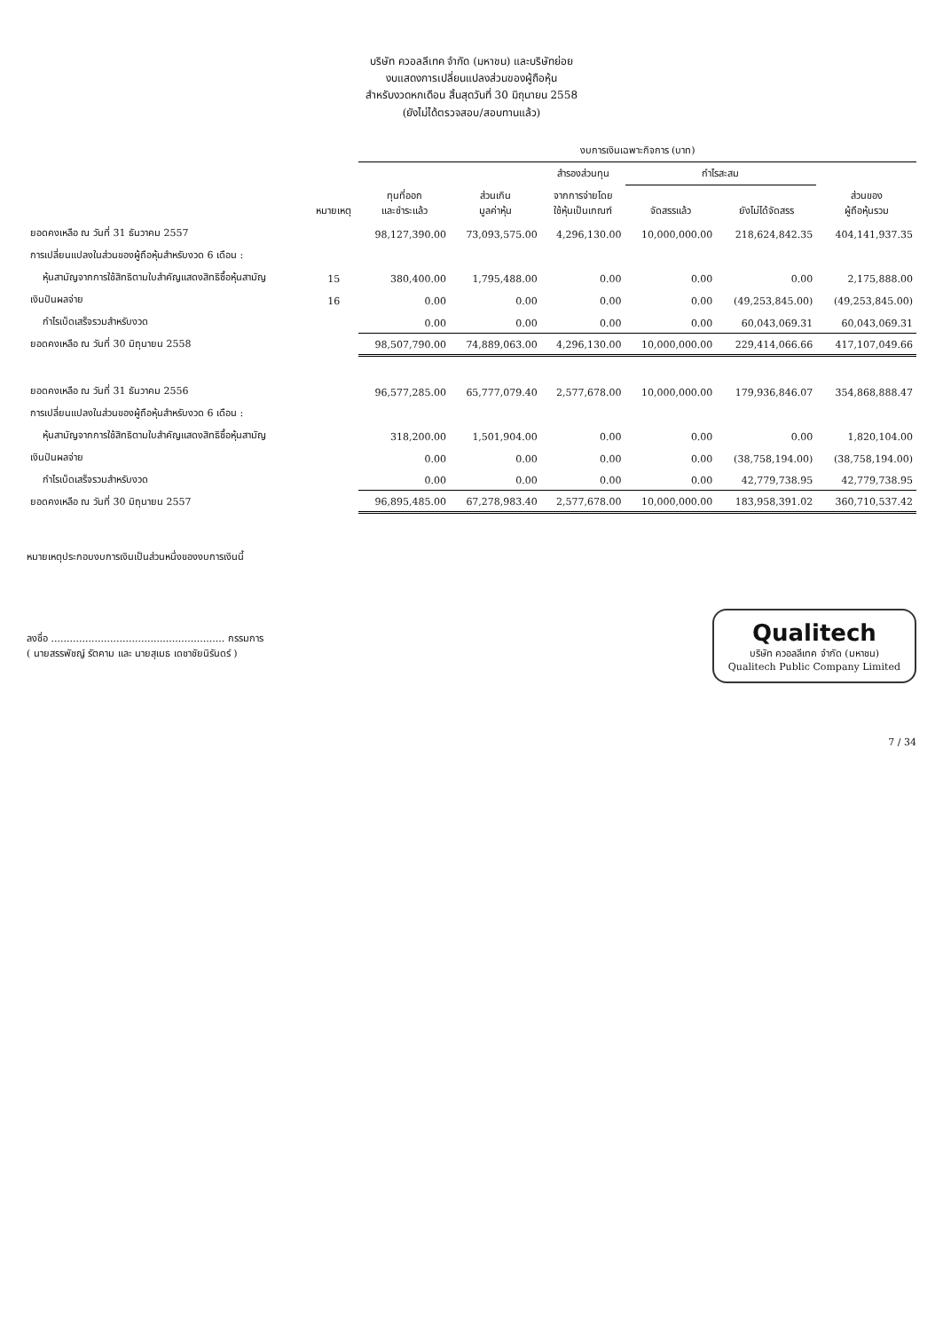บริษัท ควอลลีเทค จำกัด (มหาชน) และบริษัทย่อย
งบแสดงการเปลี่ยนแปลงส่วนของผู้ถือหุ้น
สำหรับงวดหกเดือน สิ้นสุดวันที่ 30 มิถุนายน 2558
(ยังไม่ได้ตรวจสอบ/สอบทานแล้ว)
| | | งบการเงินเฉพาะกิจการ (บาท) | | | | | |
| --- | --- | --- | --- | --- | --- | --- | --- |
| | | | | สำรองส่วนทุน | กำไรสะสม | | |
| | หมายเหตุ | ทุนที่ออก และชำระแล้ว | ส่วนเกิน มูลค่าหุ้น | จากการจ่ายโดย ใช้หุ้นเป็นเกณฑ์ | จัดสรรแล้ว | ยังไม่ได้จัดสรร | ส่วนของ ผู้ถือหุ้นรวม |
| ยอดคงเหลือ ณ วันที่ 31 ธันวาคม 2557 | | 98,127,390.00 | 73,093,575.00 | 4,296,130.00 | 10,000,000.00 | 218,624,842.35 | 404,141,937.35 |
| การเปลี่ยนแปลงในส่วนของผู้ถือหุ้นสำหรับงวด 6 เดือน : | | | | | | | |
| หุ้นสามัญจากการใช้สิทธิตามใบสำคัญแสดงสิทธิซื้อหุ้นสามัญ | 15 | 380,400.00 | 1,795,488.00 | 0.00 | 0.00 | 0.00 | 2,175,888.00 |
| เงินปันผลจ่าย | 16 | 0.00 | 0.00 | 0.00 | 0.00 | (49,253,845.00) | (49,253,845.00) |
| กำไรเบ็ดเสร็จรวมสำหรับงวด | | 0.00 | 0.00 | 0.00 | 0.00 | 60,043,069.31 | 60,043,069.31 |
| ยอดคงเหลือ ณ วันที่ 30 มิถุนายน 2558 | | 98,507,790.00 | 74,889,063.00 | 4,296,130.00 | 10,000,000.00 | 229,414,066.66 | 417,107,049.66 |
| ยอดคงเหลือ ณ วันที่ 31 ธันวาคม 2556 | | 96,577,285.00 | 65,777,079.40 | 2,577,678.00 | 10,000,000.00 | 179,936,846.07 | 354,868,888.47 |
| การเปลี่ยนแปลงในส่วนของผู้ถือหุ้นสำหรับงวด 6 เดือน : | | | | | | | |
| หุ้นสามัญจากการใช้สิทธิตามใบสำคัญแสดงสิทธิซื้อหุ้นสามัญ | | 318,200.00 | 1,501,904.00 | 0.00 | 0.00 | 0.00 | 1,820,104.00 |
| เงินปันผลจ่าย | | 0.00 | 0.00 | 0.00 | 0.00 | (38,758,194.00) | (38,758,194.00) |
| กำไรเบ็ดเสร็จรวมสำหรับงวด | | 0.00 | 0.00 | 0.00 | 0.00 | 42,779,738.95 | 42,779,738.95 |
| ยอดคงเหลือ ณ วันที่ 30 มิถุนายน 2557 | | 96,895,485.00 | 67,278,983.40 | 2,577,678.00 | 10,000,000.00 | 183,958,391.02 | 360,710,537.42 |
หมายเหตุประกอบงบการเงินเป็นส่วนหนึ่งของงบการเงินนี้
ลงชื่อ ........................................................ กรรมการ
( นายสรรพัชญ์ รัตคาม และ นายสุเมธ เดชาชัยนิรันดร์ )
Qualitech
บริษัท ควอลลีเทค จำกัด (มหาชน)
Qualitech Public Company Limited
7 / 34